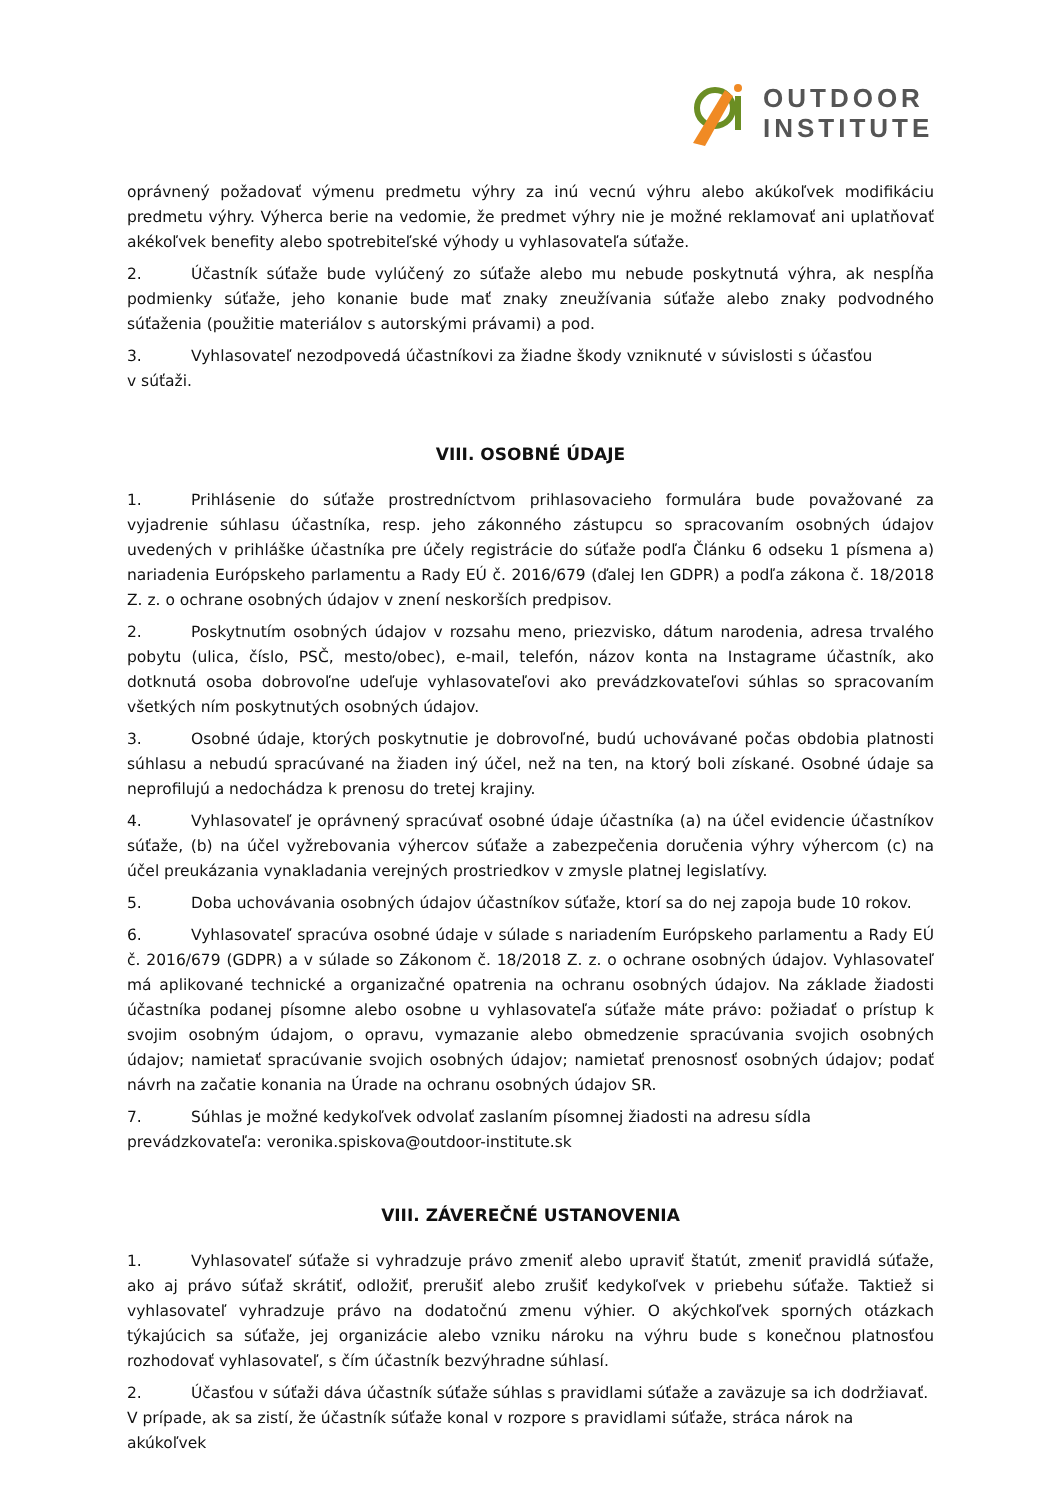OUTDOOR
INSTITUTE
oprávnený požadovať výmenu predmetu výhry za inú vecnú výhru alebo akúkoľvek modifikáciu predmetu výhry. Výherca berie na vedomie, že predmet výhry nie je možné reklamovať ani uplatňovať akékoľvek benefity alebo spotrebiteľské výhody u vyhlasovateľa súťaže.
2. Účastník súťaže bude vylúčený zo súťaže alebo mu nebude poskytnutá výhra, ak nespĺňa podmienky súťaže, jeho konanie bude mať znaky zneužívania súťaže alebo znaky podvodného súťaženia (použitie materiálov s autorskými právami) a pod.
3. Vyhlasovateľ nezodpovedá účastníkovi za žiadne škody vzniknuté v súvislosti s účasťou
v súťaži.
VIII. OSOBNÉ ÚDAJE
1. Prihlásenie do súťaže prostredníctvom prihlasovacieho formulára bude považované za vyjadrenie súhlasu účastníka, resp. jeho zákonného zástupcu so spracovaním osobných údajov uvedených v prihláške účastníka pre účely registrácie do súťaže podľa Článku 6 odseku 1 písmena a) nariadenia Európskeho parlamentu a Rady EÚ č. 2016/679 (ďalej len GDPR) a podľa zákona č. 18/2018 Z. z. o ochrane osobných údajov v znení neskorších predpisov.
2. Poskytnutím osobných údajov v rozsahu meno, priezvisko, dátum narodenia, adresa trvalého pobytu (ulica, číslo, PSČ, mesto/obec), e-mail, telefón, názov konta na Instagrame účastník, ako dotknutá osoba dobrovoľne udeľuje vyhlasovateľovi ako prevádzkovateľovi súhlas so spracovaním všetkých ním poskytnutých osobných údajov.
3. Osobné údaje, ktorých poskytnutie je dobrovoľné, budú uchovávané počas obdobia platnosti súhlasu a nebudú spracúvané na žiaden iný účel, než na ten, na ktorý boli získané. Osobné údaje sa neprofilujú a nedochádza k prenosu do tretej krajiny.
4. Vyhlasovateľ je oprávnený spracúvať osobné údaje účastníka (a) na účel evidencie účastníkov súťaže, (b) na účel vyžrebovania výhercov súťaže a zabezpečenia doručenia výhry výhercom (c) na účel preukázania vynakladania verejných prostriedkov v zmysle platnej legislatívy.
5. Doba uchovávania osobných údajov účastníkov súťaže, ktorí sa do nej zapoja bude 10 rokov.
6. Vyhlasovateľ spracúva osobné údaje v súlade s nariadením Európskeho parlamentu a Rady EÚ č. 2016/679 (GDPR) a v súlade so Zákonom č. 18/2018 Z. z. o ochrane osobných údajov. Vyhlasovateľ má aplikované technické a organizačné opatrenia na ochranu osobných údajov. Na základe žiadosti účastníka podanej písomne alebo osobne u vyhlasovateľa súťaže máte právo: požiadať o prístup k svojim osobným údajom, o opravu, vymazanie alebo obmedzenie spracúvania svojich osobných údajov; namietať spracúvanie svojich osobných údajov; namietať prenosnosť osobných údajov; podať návrh na začatie konania na Úrade na ochranu osobných údajov SR.
7. Súhlas je možné kedykoľvek odvolať zaslaním písomnej žiadosti na adresu sídla
prevádzkovateľa: veronika.spiskova@outdoor-institute.sk
VIII. ZÁVEREČNÉ USTANOVENIA
1. Vyhlasovateľ súťaže si vyhradzuje právo zmeniť alebo upraviť štatút, zmeniť pravidlá súťaže, ako aj právo súťaž skrátiť, odložiť, prerušiť alebo zrušiť kedykoľvek v priebehu súťaže. Taktiež si vyhlasovateľ vyhradzuje právo na dodatočnú zmenu výhier. O akýchkoľvek sporných otázkach týkajúcich sa súťaže, jej organizácie alebo vzniku nároku na výhru bude s konečnou platnosťou rozhodovať vyhlasovateľ, s čím účastník bezvýhradne súhlasí.
2. Účasťou v súťaži dáva účastník súťaže súhlas s pravidlami súťaže a zaväzuje sa ich dodržiavať. V prípade, ak sa zistí, že účastník súťaže konal v rozpore s pravidlami súťaže, stráca nárok na akúkoľvek